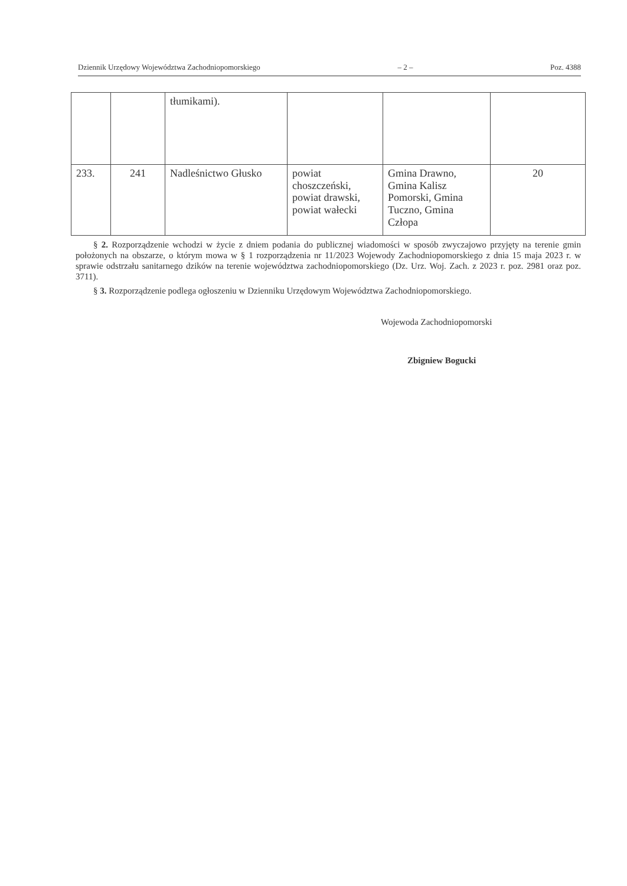Dziennik Urzędowy Województwa Zachodniopomorskiego – 2 – Poz. 4388
| | | tłumikami). | | | |
| 233. | 241 | Nadleśnictwo Głusko | powiat choszczeński, powiat drawski, powiat wałecki | Gmina Drawno, Gmina Kalisz Pomorski, Gmina Tuczno, Gmina Człopa | 20 |
§ 2. Rozporządzenie wchodzi w życie z dniem podania do publicznej wiadomości w sposób zwyczajowo przyjęty na terenie gmin położonych na obszarze, o którym mowa w § 1 rozporządzenia nr 11/2023 Wojewody Zachodniopomorskiego z dnia 15 maja 2023 r. w sprawie odstrzału sanitarnego dzików na terenie województwa zachodniopomorskiego (Dz. Urz. Woj. Zach. z 2023 r. poz. 2981 oraz poz. 3711).
§ 3. Rozporządzenie podlega ogłoszeniu w Dzienniku Urzędowym Województwa Zachodniopomorskiego.
Wojewoda Zachodniopomorski
Zbigniew Bogucki